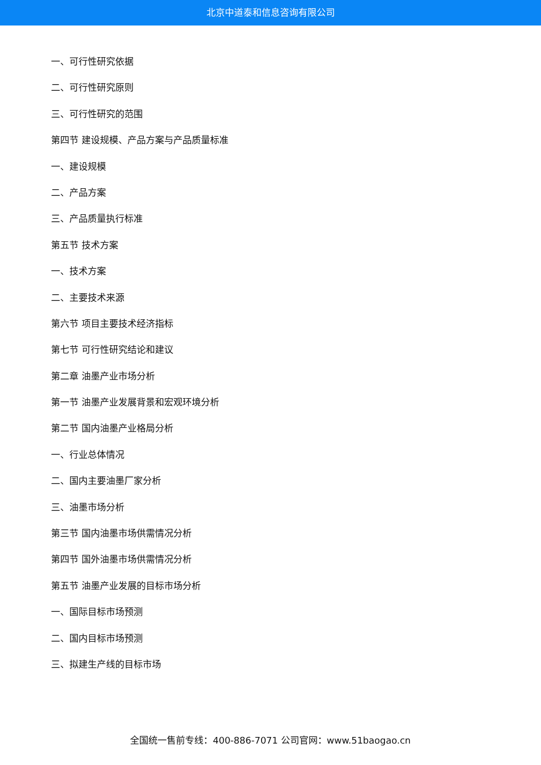北京中道泰和信息咨询有限公司
一、可行性研究依据
二、可行性研究原则
三、可行性研究的范围
第四节 建设规模、产品方案与产品质量标准
一、建设规模
二、产品方案
三、产品质量执行标准
第五节 技术方案
一、技术方案
二、主要技术来源
第六节 项目主要技术经济指标
第七节 可行性研究结论和建议
第二章 油墨产业市场分析
第一节 油墨产业发展背景和宏观环境分析
第二节 国内油墨产业格局分析
一、行业总体情况
二、国内主要油墨厂家分析
三、油墨市场分析
第三节 国内油墨市场供需情况分析
第四节 国外油墨市场供需情况分析
第五节 油墨产业发展的目标市场分析
一、国际目标市场预测
二、国内目标市场预测
三、拟建生产线的目标市场
全国统一售前专线：400-886-7071 公司官网：www.51baogao.cn